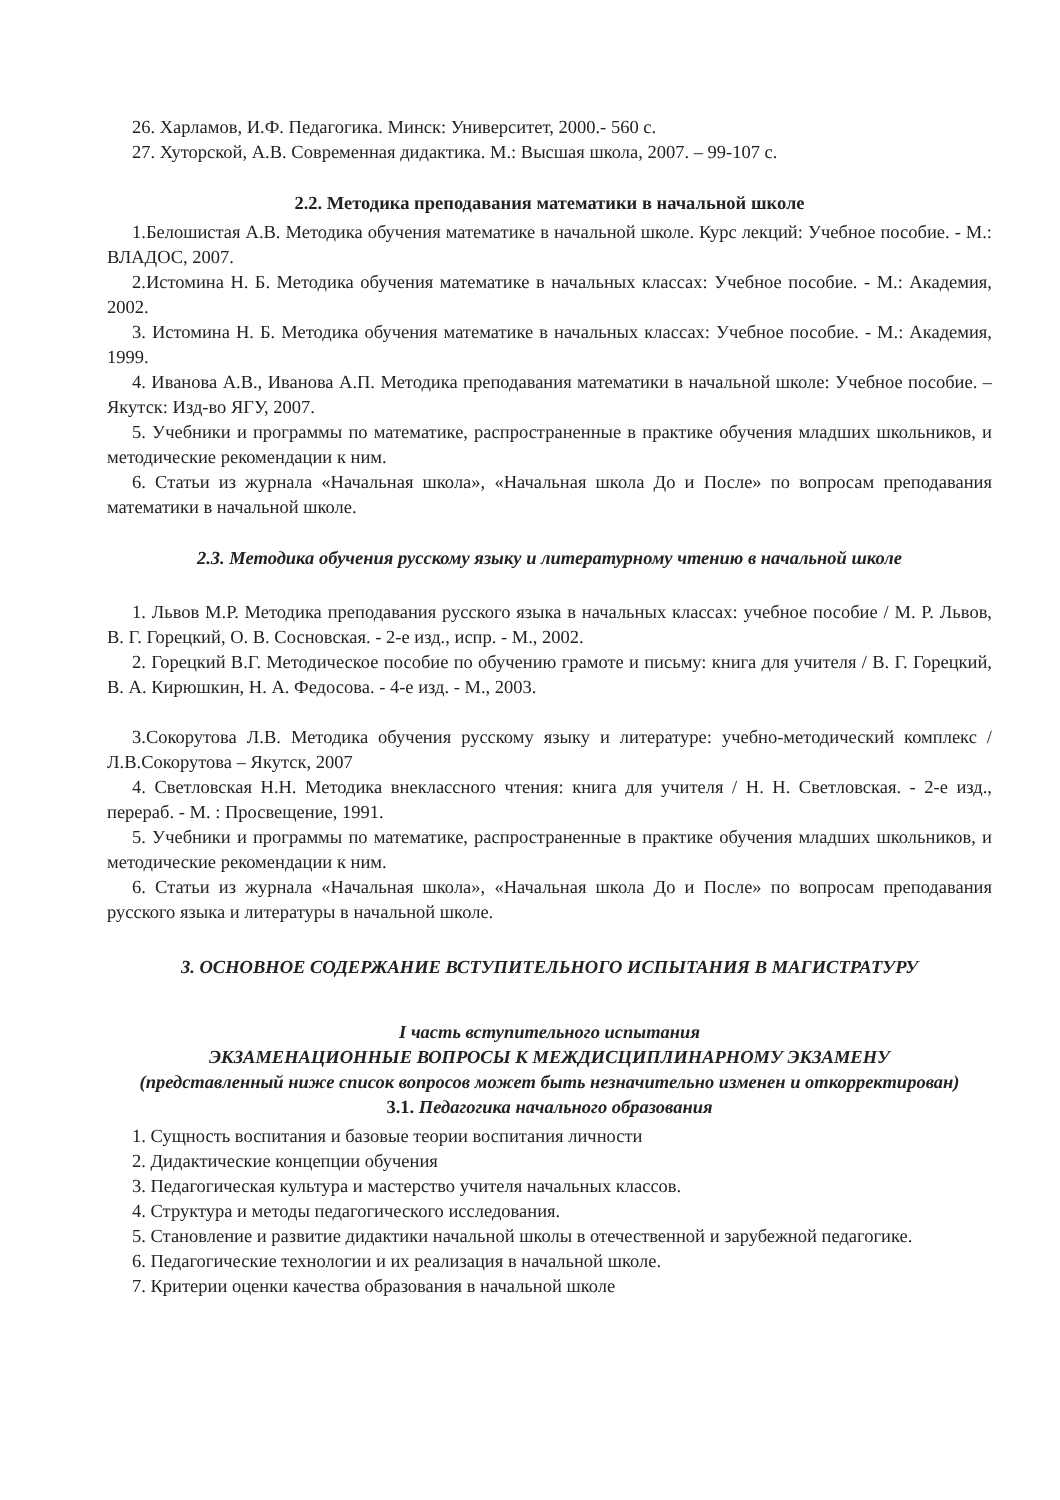26. Харламов, И.Ф. Педагогика. Минск: Университет, 2000.- 560 с.
27. Хуторской, А.В. Современная дидактика. М.: Высшая школа, 2007. – 99-107 с.
2.2. Методика преподавания математики в начальной школе
1.Белошистая А.В. Методика обучения математике в начальной школе. Курс лекций: Учебное пособие. - М.: ВЛАДОС, 2007.
2.Истомина Н. Б. Методика обучения математике в начальных классах: Учебное пособие. - М.: Академия, 2002.
3. Истомина Н. Б. Методика обучения математике в начальных классах: Учебное пособие. - М.: Академия, 1999.
4. Иванова А.В., Иванова А.П. Методика преподавания математики в начальной школе: Учебное пособие. – Якутск: Изд-во ЯГУ, 2007.
5. Учебники и программы по математике, распространенные в практике обучения младших школьников, и методические рекомендации к ним.
6. Статьи из журнала «Начальная школа», «Начальная школа До и После» по вопросам преподавания математики в начальной школе.
2.3. Методика обучения русскому языку и литературному чтению в начальной школе
1. Львов М.Р. Методика преподавания русского языка в начальных классах: учебное пособие / М. Р. Львов, В. Г. Горецкий, О. В. Сосновская. - 2-е изд., испр. - М., 2002.
2. Горецкий В.Г. Методическое пособие по обучению грамоте и письму: книга для учителя / В. Г. Горецкий, В. А. Кирюшкин, Н. А. Федосова. - 4-е изд. - М., 2003.
3.Сокорутова Л.В. Методика обучения русскому языку и литературе: учебно-методический комплекс / Л.В.Сокорутова – Якутск, 2007
4. Светловская Н.Н. Методика внеклассного чтения: книга для учителя / Н. Н. Светловская. - 2-е изд., перераб. - М. : Просвещение, 1991.
5. Учебники и программы по математике, распространенные в практике обучения младших школьников, и методические рекомендации к ним.
6. Статьи из журнала «Начальная школа», «Начальная школа До и После» по вопросам преподавания русского языка и литературы в начальной школе.
3. ОСНОВНОЕ СОДЕРЖАНИЕ ВСТУПИТЕЛЬНОГО ИСПЫТАНИЯ В МАГИСТРАТУРУ
I часть вступительного испытания
ЭКЗАМЕНАЦИОННЫЕ ВОПРОСЫ К МЕЖДИСЦИПЛИНАРНОМУ ЭКЗАМЕНУ
(представленный ниже список вопросов может быть незначительно изменен и откорректирован)
3.1. Педагогика начального образования
1. Сущность воспитания и базовые теории воспитания личности
2. Дидактические концепции обучения
3. Педагогическая культура и мастерство учителя начальных классов.
4. Структура и методы педагогического исследования.
5. Становление и развитие дидактики начальной школы в отечественной и зарубежной педагогике.
6. Педагогические технологии и их реализация в начальной школе.
7. Критерии оценки качества образования в начальной школе